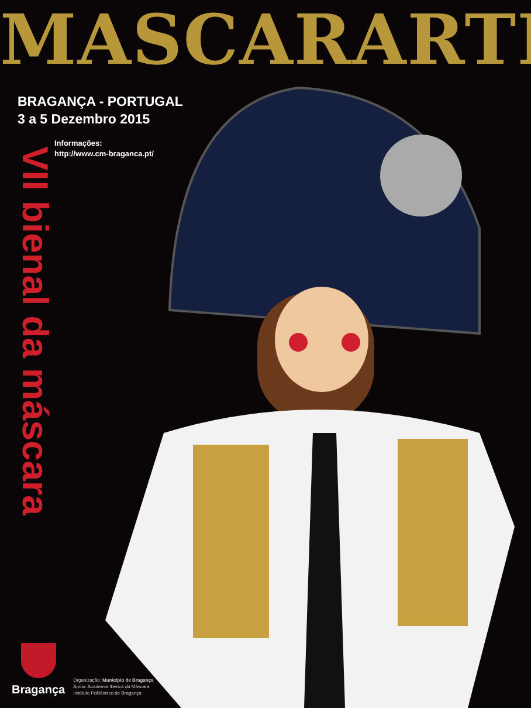MASCARARTE
BRAGANÇA - PORTUGAL
3 a 5 Dezembro 2015
Informações:
http://www.cm-braganca.pt/
VII bienal da máscara
Bragança
Organização: Município de Bragança
Apoio: Academia Ibérica da Máscara
Instituto Politécnico de Bragança